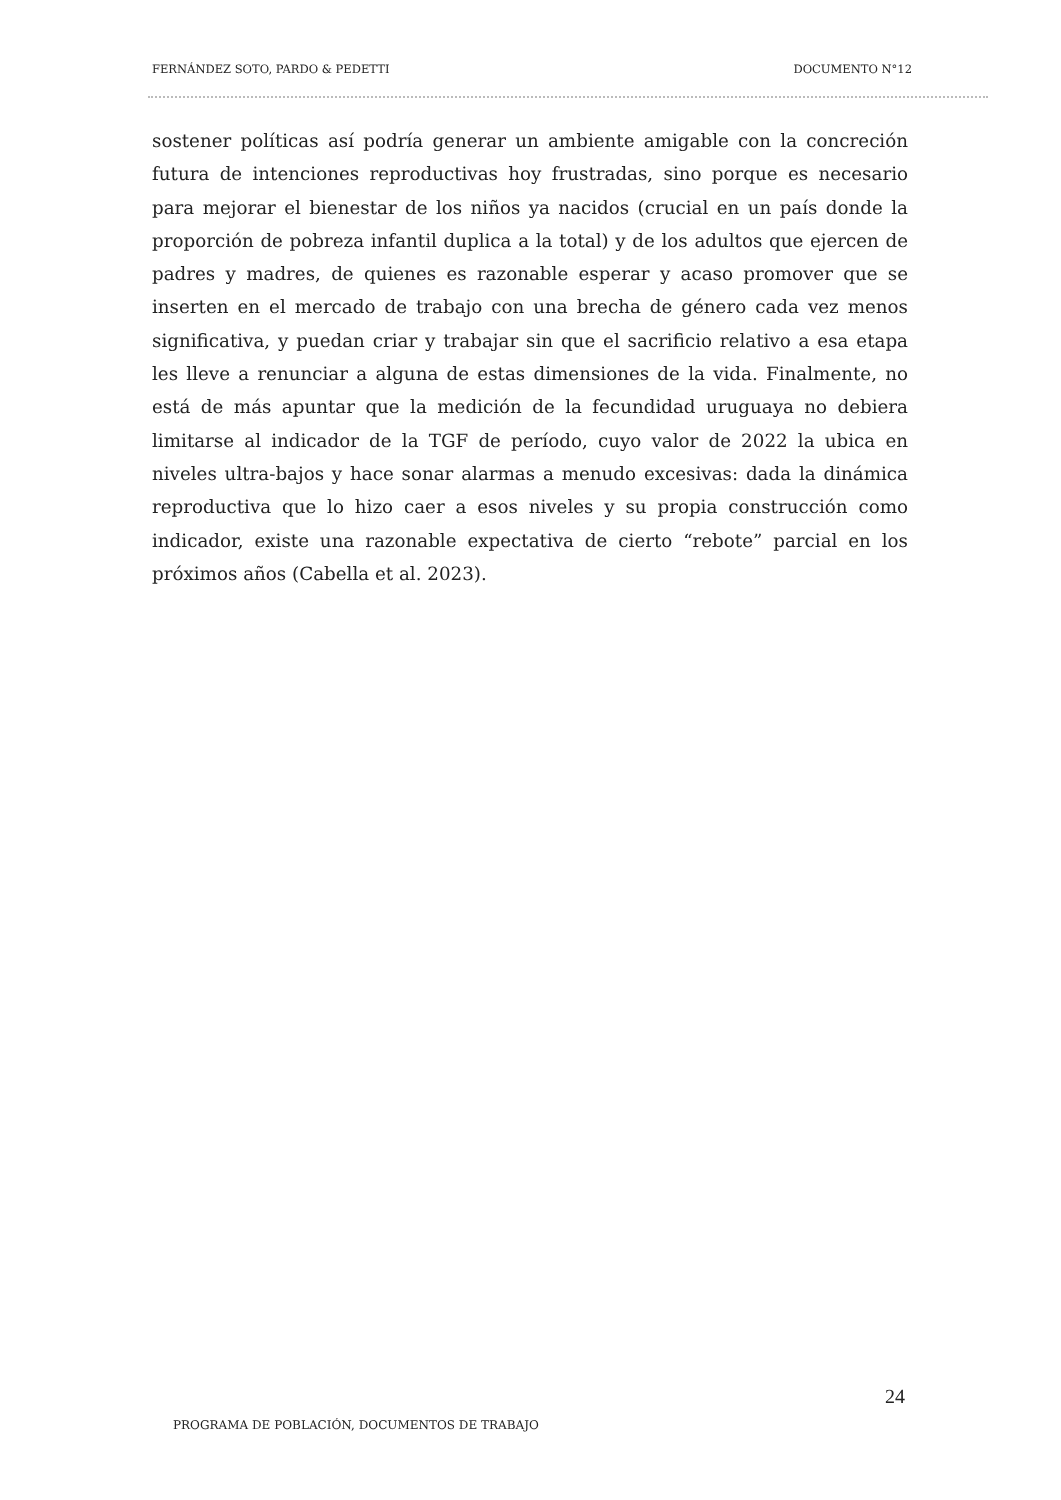FERNÁNDEZ SOTO, PARDO & PEDETTI DOCUMENTO N°12
sostener políticas así podría generar un ambiente amigable con la concreción futura de intenciones reproductivas hoy frustradas, sino porque es necesario para mejorar el bienestar de los niños ya nacidos (crucial en un país donde la proporción de pobreza infantil duplica a la total) y de los adultos que ejercen de padres y madres, de quienes es razonable esperar y acaso promover que se inserten en el mercado de trabajo con una brecha de género cada vez menos significativa, y puedan criar y trabajar sin que el sacrificio relativo a esa etapa les lleve a renunciar a alguna de estas dimensiones de la vida. Finalmente, no está de más apuntar que la medición de la fecundidad uruguaya no debiera limitarse al indicador de la TGF de período, cuyo valor de 2022 la ubica en niveles ultra-bajos y hace sonar alarmas a menudo excesivas: dada la dinámica reproductiva que lo hizo caer a esos niveles y su propia construcción como indicador, existe una razonable expectativa de cierto “rebote” parcial en los próximos años (Cabella et al. 2023).
24
PROGRAMA DE POBLACIÓN, DOCUMENTOS DE TRABAJO